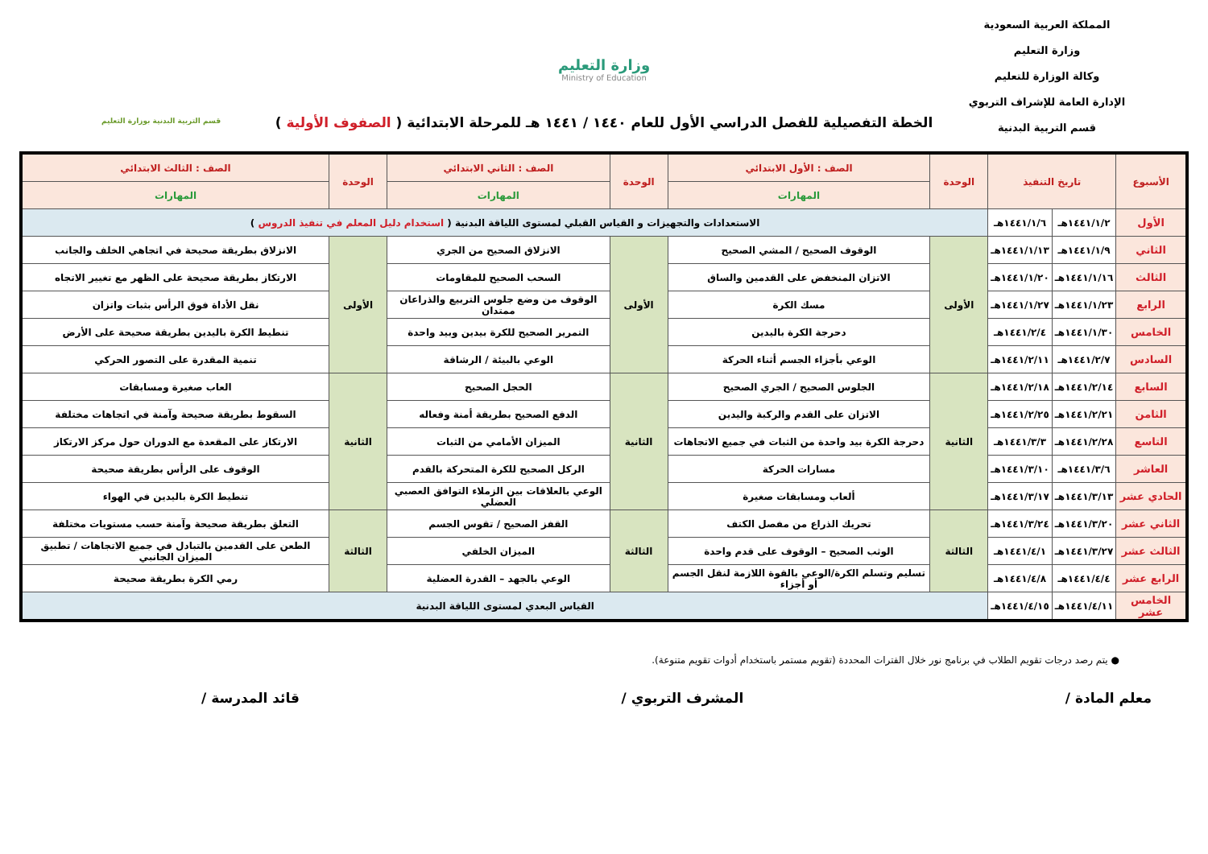المملكة العربية السعودية
وزارة التعليم
وكالة الوزارة للتعليم
الإدارة العامة للإشراف التربوي
قسم التربية البدنية
وزارة التعليم
Ministry of Education
الخطة التفصيلية للفصل الدراسي الأول للعام ١٤٤٠ / ١٤٤١ هـ للمرحلة الابتدائية ( الصفوف الأولية )
قسم التربية البدنية بوزارة التعليم
| الأسبوع | تاريخ التنفيذ | | الوحدة | الصف : الأول الابتدائي | الوحدة | الصف : الثاني الابتدائي | الوحدة | الصف : الثالث الابتدائي |
| --- | --- | --- | --- | --- | --- | --- | --- | --- |
| | | | | المهارات | | المهارات | | المهارات |
| الأول | ١٤٤١/١/٢هـ | ١٤٤١/١/٦هـ | الاستعدادات والتجهيزات و القياس القبلي لمستوى اللياقة البدنية ( استخدام دليل المعلم في تنفيذ الدروس ) | | | | | |
| الثاني | ١٤٤١/١/٩هـ | ١٤٤١/١/١٣هـ | الأولى | الوقوف الصحيح / المشي الصحيح | الأولى | الانزلاق الصحيح من الجري | الأولى | الانزلاق بطريقة صحيحة في اتجاهي الخلف والجانب |
| الثالث | ١٤٤١/١/١٦هـ | ١٤٤١/١/٢٠هـ | | الاتزان المنخفض على القدمين والساق | | السحب الصحيح للمقاومات | | الارتكاز بطريقة صحيحة على الظهر مع تغيير الاتجاه |
| الرابع | ١٤٤١/١/٢٣هـ | ١٤٤١/١/٢٧هـ | | مسك الكرة | | الوقوف من وضع جلوس التربيع والذراعان ممتدان | | نقل الأداة فوق الرأس بثبات واتزان |
| الخامس | ١٤٤١/١/٣٠هـ | ١٤٤١/٢/٤هـ | | دحرجة الكرة باليدين | | التمرير الصحيح للكرة بيدين وبيد واحدة | | تنطيط الكرة باليدين بطريقة صحيحة على الأرض |
| السادس | ١٤٤١/٢/٧هـ | ١٤٤١/٢/١١هـ | | الوعي بأجزاء الجسم أثناء الحركة | | الوعي بالبيئة / الرشاقة | | تنمية المقدرة على التصور الحركي |
| السابع | ١٤٤١/٢/١٤هـ | ١٤٤١/٢/١٨هـ | الثانية | الجلوس الصحيح / الجري الصحيح | الثانية | الحجل الصحيح | الثانية | العاب صغيرة ومسابقات |
| الثامن | ١٤٤١/٢/٢١هـ | ١٤٤١/٢/٢٥هـ | | الاتزان على القدم والركبة واليدين | | الدفع الصحيح بطريقة أمنة وفعاله | | السقوط بطريقة صحيحة وآمنة في اتجاهات مختلفة |
| التاسع | ١٤٤١/٢/٢٨هـ | ١٤٤١/٣/٣هـ | | دحرجة الكرة بيد واحدة من الثبات في جميع الاتجاهات | | الميزان الأمامي من الثبات | | الارتكاز على المقعدة مع الدوران حول مركز الارتكاز |
| العاشر | ١٤٤١/٣/٦هـ | ١٤٤١/٣/١٠هـ | | مسارات الحركة | | الركل الصحيح للكرة المتحركة بالقدم | | الوقوف على الرأس بطريقة صحيحة |
| الحادي عشر | ١٤٤١/٣/١٣هـ | ١٤٤١/٣/١٧هـ | | ألعاب ومسابقات صغيرة | | الوعي بالعلاقات بين الزملاء التوافق العصبي العضلي | | تنطيط الكرة باليدين في الهواء |
| الثاني عشر | ١٤٤١/٣/٢٠هـ | ١٤٤١/٣/٢٤هـ | الثالثة | تحريك الذراع من مفصل الكتف | الثالثة | القفز الصحيح / تقوس الجسم | الثالثة | التعلق بطريقة صحيحة وآمنة حسب مستويات مختلفة |
| الثالث عشر | ١٤٤١/٣/٢٧هـ | ١٤٤١/٤/١هـ | | الوثب الصحيح – الوقوف على قدم واحدة | | الميزان الخلفي | | الطعن على القدمين بالتبادل في جميع الاتجاهات / تطبيق الميزان الجانبي |
| الرابع عشر | ١٤٤١/٤/٤هـ | ١٤٤١/٤/٨هـ | | تسليم وتسلم الكرة/الوعي بالقوة اللازمة لنقل الجسم أو أجزاء | | الوعي بالجهد – القدرة العضلية | | رمي الكرة بطريقة صحيحة |
| الخامس عشر | ١٤٤١/٤/١١هـ | ١٤٤١/٤/١٥هـ | القياس البعدي لمستوى اللياقة البدنية | | | | | |
● يتم رصد درجات تقويم الطلاب في برنامج نور خلال الفترات المحددة (تقويم مستمر باستخدام أدوات تقويم متنوعة).
معلم المادة / المشرف التربوي / قائد المدرسة /